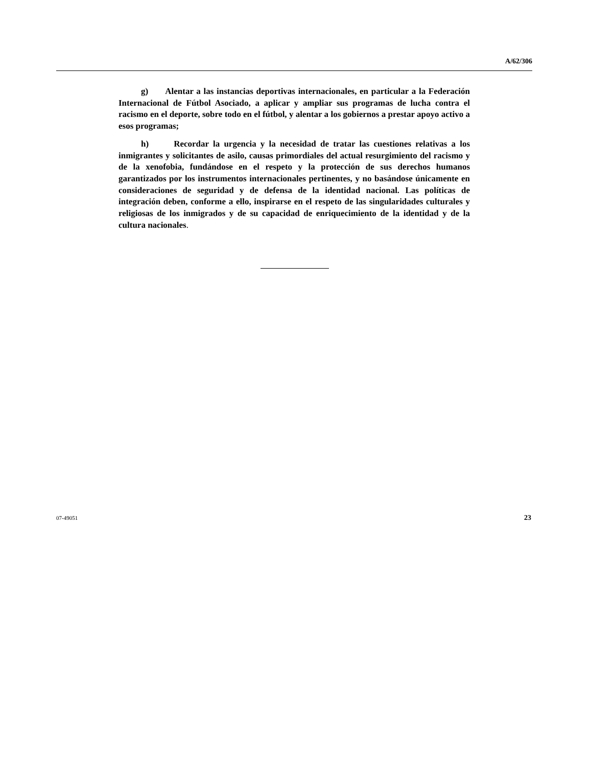A/62/306
g) Alentar a las instancias deportivas internacionales, en particular a la Federación Internacional de Fútbol Asociado, a aplicar y ampliar sus programas de lucha contra el racismo en el deporte, sobre todo en el fútbol, y alentar a los gobiernos a prestar apoyo activo a esos programas;
h) Recordar la urgencia y la necesidad de tratar las cuestiones relativas a los inmigrantes y solicitantes de asilo, causas primordiales del actual resurgimiento del racismo y de la xenofobia, fundándose en el respeto y la protección de sus derechos humanos garantizados por los instrumentos internacionales pertinentes, y no basándose únicamente en consideraciones de seguridad y de defensa de la identidad nacional. Las políticas de integración deben, conforme a ello, inspirarse en el respeto de las singularidades culturales y religiosas de los inmigrados y de su capacidad de enriquecimiento de la identidad y de la cultura nacionales.
07-49051 23